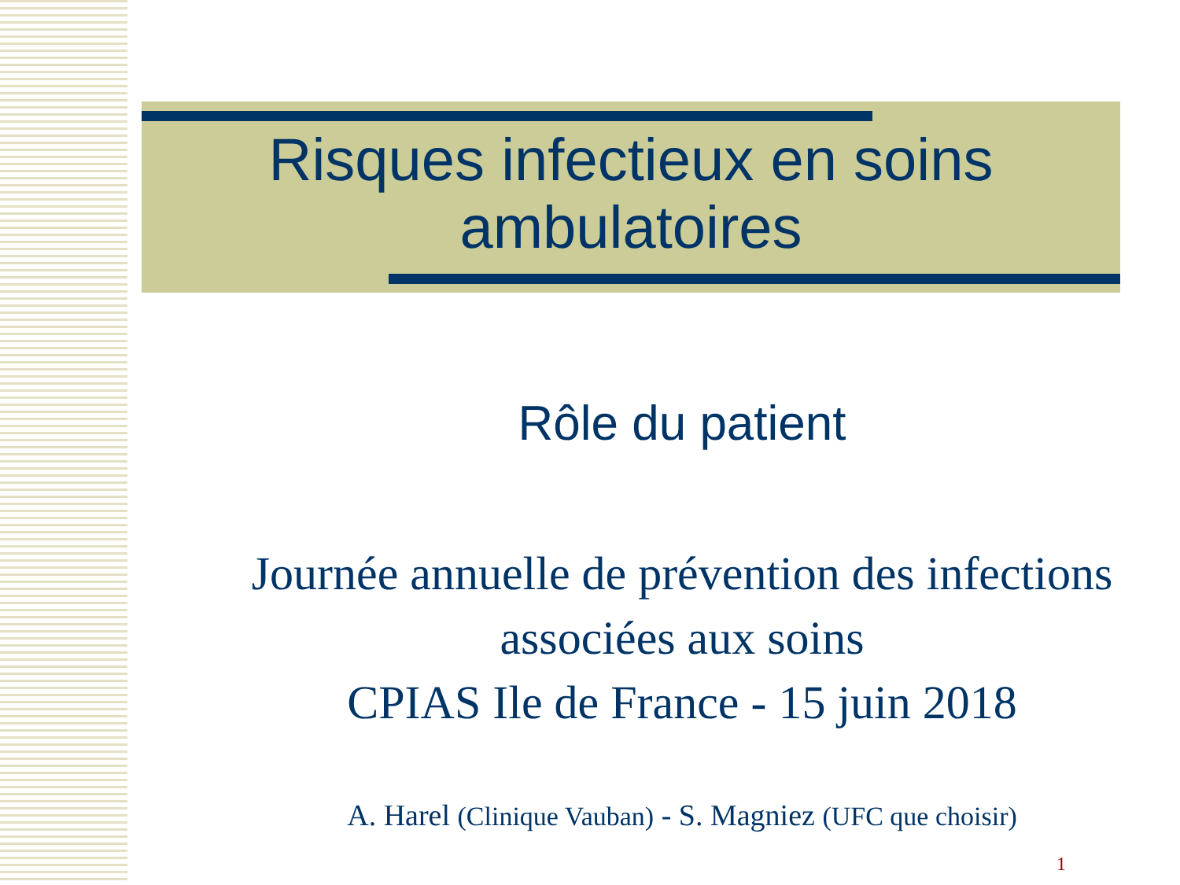Risques infectieux en soins
ambulatoires
Rôle du patient
Journée annuelle de prévention des infections associées aux soins
CPIAS Ile de France - 15 juin 2018
A. Harel (Clinique Vauban) - S. Magniez (UFC que choisir)
1